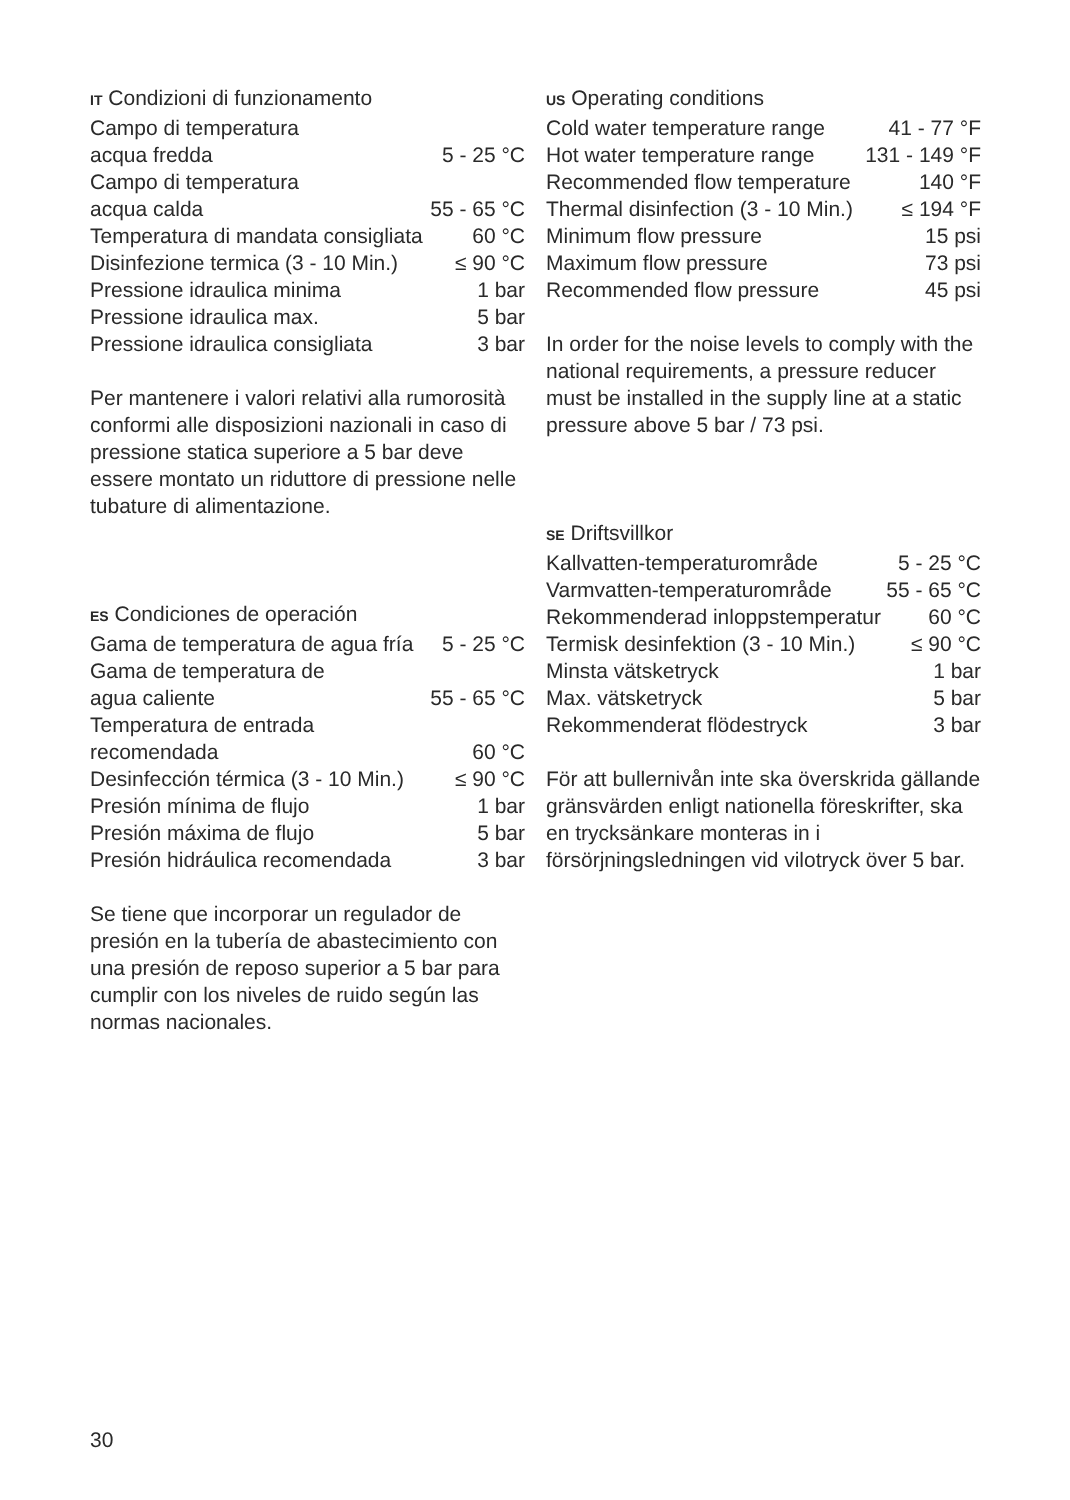IT Condizioni di funzionamento
| Campo di temperatura acqua fredda | 5 - 25 °C |
| Campo di temperatura acqua calda | 55 - 65 °C |
| Temperatura di mandata consigliata | 60 °C |
| Disinfezione termica (3 - 10 Min.) | ≤ 90 °C |
| Pressione idraulica minima | 1 bar |
| Pressione idraulica max. | 5 bar |
| Pressione idraulica consigliata | 3 bar |
Per mantenere i valori relativi alla rumorosità conformi alle disposizioni nazionali in caso di pressione statica superiore a 5 bar deve essere montato un riduttore di pressione nelle tubature di alimentazione.
ES Condiciones de operación
| Gama de temperatura de agua fría | 5 - 25 °C |
| Gama de temperatura de agua caliente | 55 - 65 °C |
| Temperatura de entrada recomendada | 60 °C |
| Desinfección térmica (3 - 10 Min.) | ≤ 90 °C |
| Presión mínima de flujo | 1 bar |
| Presión máxima de flujo | 5 bar |
| Presión hidráulica recomendada | 3 bar |
Se tiene que incorporar un regulador de presión en la tubería de abastecimiento con una presión de reposo superior a 5 bar para cumplir con los niveles de ruido según las normas nacionales.
US Operating conditions
| Cold water temperature range | 41 - 77 °F |
| Hot water temperature range | 131 - 149 °F |
| Recommended flow temperature | 140 °F |
| Thermal disinfection (3 - 10 Min.) | ≤ 194 °F |
| Minimum flow pressure | 15 psi |
| Maximum flow pressure | 73 psi |
| Recommended flow pressure | 45 psi |
In order for the noise levels to comply with the national requirements, a pressure reducer must be installed in the supply line at a static pressure above 5 bar / 73 psi.
SE Driftsvillkor
| Kallvatten-temperaturområde | 5 - 25 °C |
| Varmvatten-temperaturområde | 55 - 65 °C |
| Rekommenderad inloppstemperatur | 60 °C |
| Termisk desinfektion (3 - 10 Min.) | ≤ 90 °C |
| Minsta vätsketryck | 1 bar |
| Max. vätsketryck | 5 bar |
| Rekommenderat flödestryck | 3 bar |
För att bullernivån inte ska överskrida gällande gränsvärden enligt nationella föreskrifter, ska en trycksänkare monteras in i försörjningsledningen vid vilotryck över 5 bar.
30